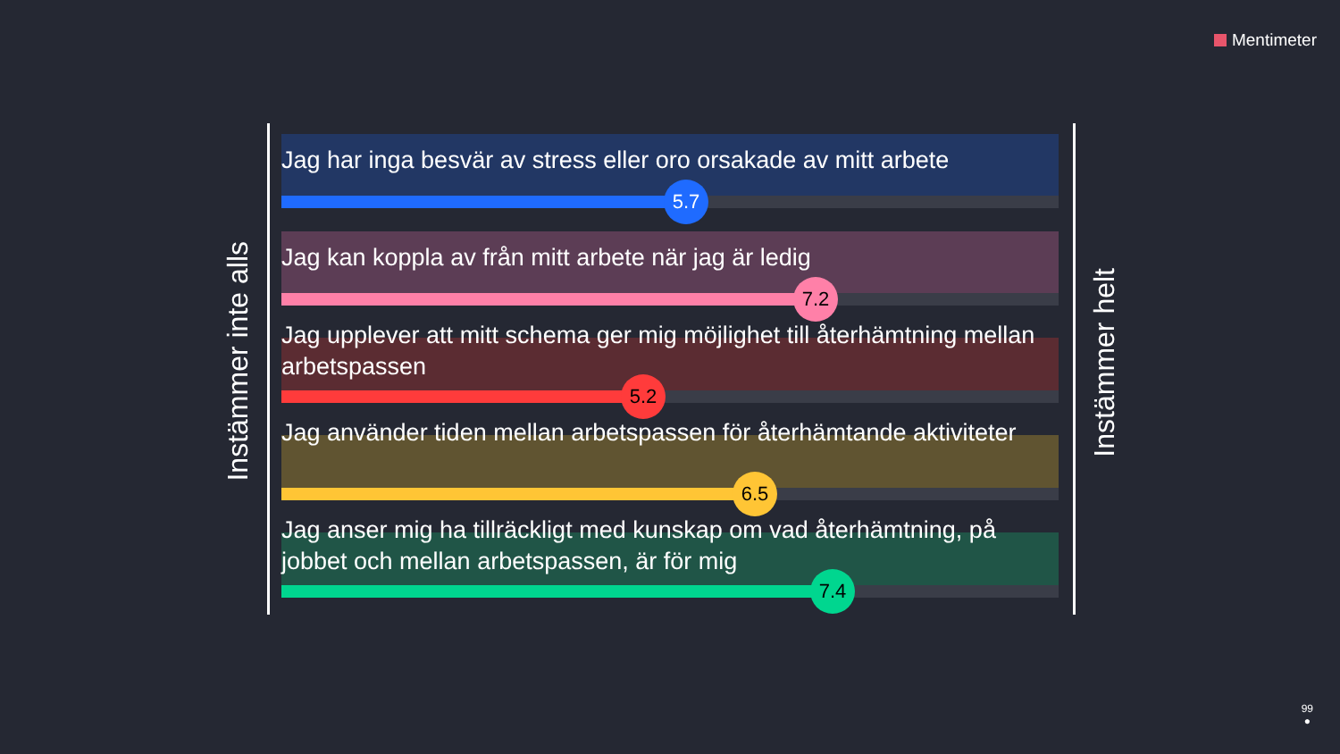Mentimeter
Instämmer inte alls
Instämmer helt
Jag har inga besvär av stress eller oro orsakade av mitt arbete
5.7
Jag kan koppla av från mitt arbete när jag är ledig
7.2
Jag upplever att mitt schema ger mig möjlighet till återhämtning mellan arbetspassen
5.2
Jag använder tiden mellan arbetspassen för återhämtande aktiviteter
6.5
Jag anser mig ha tillräckligt med kunskap om vad återhämtning, på jobbet och mellan arbetspassen, är för mig
7.4
99
●